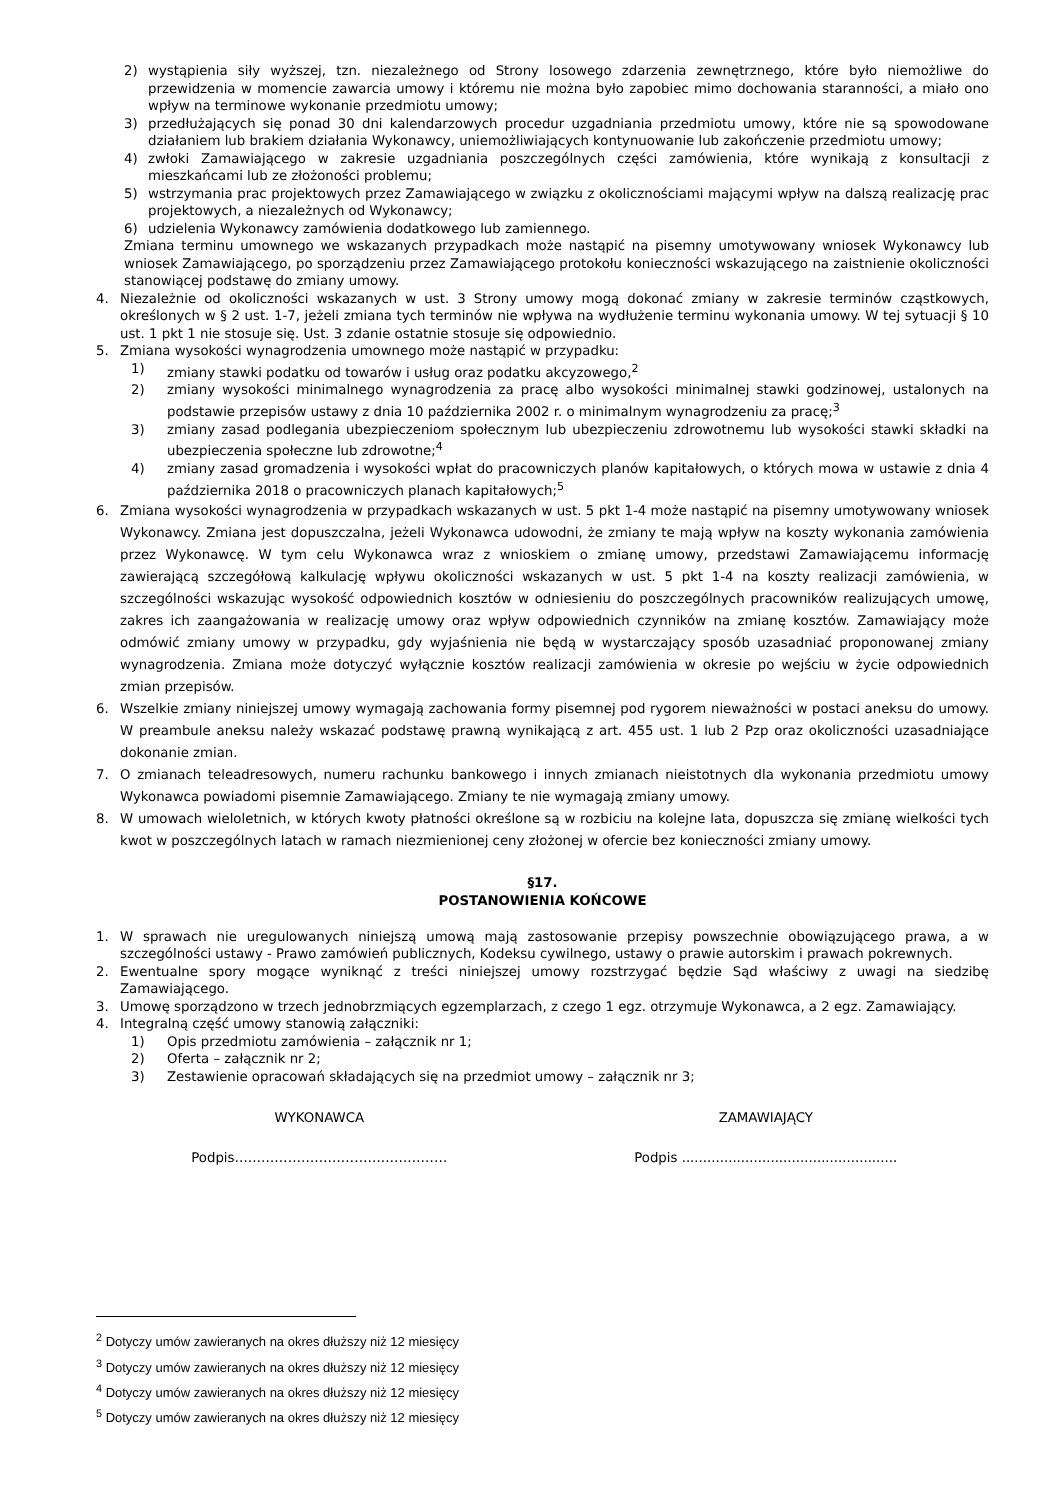2) wystąpienia siły wyższej, tzn. niezależnego od Strony losowego zdarzenia zewnętrznego, które było niemożliwe do przewidzenia w momencie zawarcia umowy i któremu nie można było zapobiec mimo dochowania staranności, a miało ono wpływ na terminowe wykonanie przedmiotu umowy;
3) przedłużających się ponad 30 dni kalendarzowych procedur uzgadniania przedmiotu umowy, które nie są spowodowane działaniem lub brakiem działania Wykonawcy, uniemożliwiających kontynuowanie lub zakończenie przedmiotu umowy;
4) zwłoki Zamawiającego w zakresie uzgadniania poszczególnych części zamówienia, które wynikają z konsultacji z mieszkańcami lub ze złożoności problemu;
5) wstrzymania prac projektowych przez Zamawiającego w związku z okolicznościami mającymi wpływ na dalszą realizację prac projektowych, a niezależnych od Wykonawcy;
6) udzielenia Wykonawcy zamówienia dodatkowego lub zamiennego.
Zmiana terminu umownego we wskazanych przypadkach może nastąpić na pisemny umotywowany wniosek Wykonawcy lub wniosek Zamawiającego, po sporządzeniu przez Zamawiającego protokołu konieczności wskazującego na zaistnienie okoliczności stanowiącej podstawę do zmiany umowy.
4. Niezależnie od okoliczności wskazanych w ust. 3 Strony umowy mogą dokonać zmiany w zakresie terminów cząstkowych, określonych w § 2 ust. 1-7, jeżeli zmiana tych terminów nie wpływa na wydłużenie terminu wykonania umowy. W tej sytuacji § 10 ust. 1 pkt 1 nie stosuje się. Ust. 3 zdanie ostatnie stosuje się odpowiednio.
5. Zmiana wysokości wynagrodzenia umownego może nastąpić w przypadku:
1) zmiany stawki podatku od towarów i usług oraz podatku akcyzowego,<sup>2</sup>
2) zmiany wysokości minimalnego wynagrodzenia za pracę albo wysokości minimalnej stawki godzinowej, ustalonych na podstawie przepisów ustawy z dnia 10 października 2002 r. o minimalnym wynagrodzeniu za pracę;<sup>3</sup>
3) zmiany zasad podlegania ubezpieczeniom społecznym lub ubezpieczeniu zdrowotnemu lub wysokości stawki składki na ubezpieczenia społeczne lub zdrowotne;<sup>4</sup>
4) zmiany zasad gromadzenia i wysokości wpłat do pracowniczych planów kapitałowych, o których mowa w ustawie z dnia 4 października 2018 o pracowniczych planach kapitałowych;<sup>5</sup>
6. Zmiana wysokości wynagrodzenia w przypadkach wskazanych w ust. 5 pkt 1-4 może nastąpić na pisemny umotywowany wniosek Wykonawcy. Zmiana jest dopuszczalna, jeżeli Wykonawca udowodni, że zmiany te mają wpływ na koszty wykonania zamówienia przez Wykonawcę. W tym celu Wykonawca wraz z wnioskiem o zmianę umowy, przedstawi Zamawiającemu informację zawierającą szczegółową kalkulację wpływu okoliczności wskazanych w ust. 5 pkt 1-4 na koszty realizacji zamówienia, w szczególności wskazując wysokość odpowiednich kosztów w odniesieniu do poszczególnych pracowników realizujących umowę, zakres ich zaangażowania w realizację umowy oraz wpływ odpowiednich czynników na zmianę kosztów. Zamawiający może odmówić zmiany umowy w przypadku, gdy wyjaśnienia nie będą w wystarczający sposób uzasadniać proponowanej zmiany wynagrodzenia. Zmiana może dotyczyć wyłącznie kosztów realizacji zamówienia w okresie po wejściu w życie odpowiednich zmian przepisów.
6. Wszelkie zmiany niniejszej umowy wymagają zachowania formy pisemnej pod rygorem nieważności w postaci aneksu do umowy. W preambule aneksu należy wskazać podstawę prawną wynikającą z art. 455 ust. 1 lub 2 Pzp oraz okoliczności uzasadniające dokonanie zmian.
7. O zmianach teleadresowych, numeru rachunku bankowego i innych zmianach nieistotnych dla wykonania przedmiotu umowy Wykonawca powiadomi pisemnie Zamawiającego. Zmiany te nie wymagają zmiany umowy.
8. W umowach wieloletnich, w których kwoty płatności określone są w rozbiciu na kolejne lata, dopuszcza się zmianę wielkości tych kwot w poszczególnych latach w ramach niezmienionej ceny złożonej w ofercie bez konieczności zmiany umowy.
§17.
POSTANOWIENIA KOŃCOWE
1. W sprawach nie uregulowanych niniejszą umową mają zastosowanie przepisy powszechnie obowiązującego prawa, a w szczególności ustawy - Prawo zamówień publicznych, Kodeksu cywilnego, ustawy o prawie autorskim i prawach pokrewnych.
2. Ewentualne spory mogące wyniknąć z treści niniejszej umowy rozstrzygać będzie Sąd właściwy z uwagi na siedzibę Zamawiającego.
3. Umowę sporządzono w trzech jednobrzmiących egzemplarzach, z czego 1 egz. otrzymuje Wykonawca, a 2 egz. Zamawiający.
4. Integralną część umowy stanowią załączniki:
1) Opis przedmiotu zamówienia – załącznik nr 1;
2) Oferta – załącznik nr 2;
3) Zestawienie opracowań składających się na przedmiot umowy – załącznik nr 3;
WYKONAWCA ZAMAWIAJĄCY
Podpis………………………………………… Podpis ...................................................
<sup>2</sup> Dotyczy umów zawieranych na okres dłuższy niż 12 miesięcy
<sup>3</sup> Dotyczy umów zawieranych na okres dłuższy niż 12 miesięcy
<sup>4</sup> Dotyczy umów zawieranych na okres dłuższy niż 12 miesięcy
<sup>5</sup> Dotyczy umów zawieranych na okres dłuższy niż 12 miesięcy